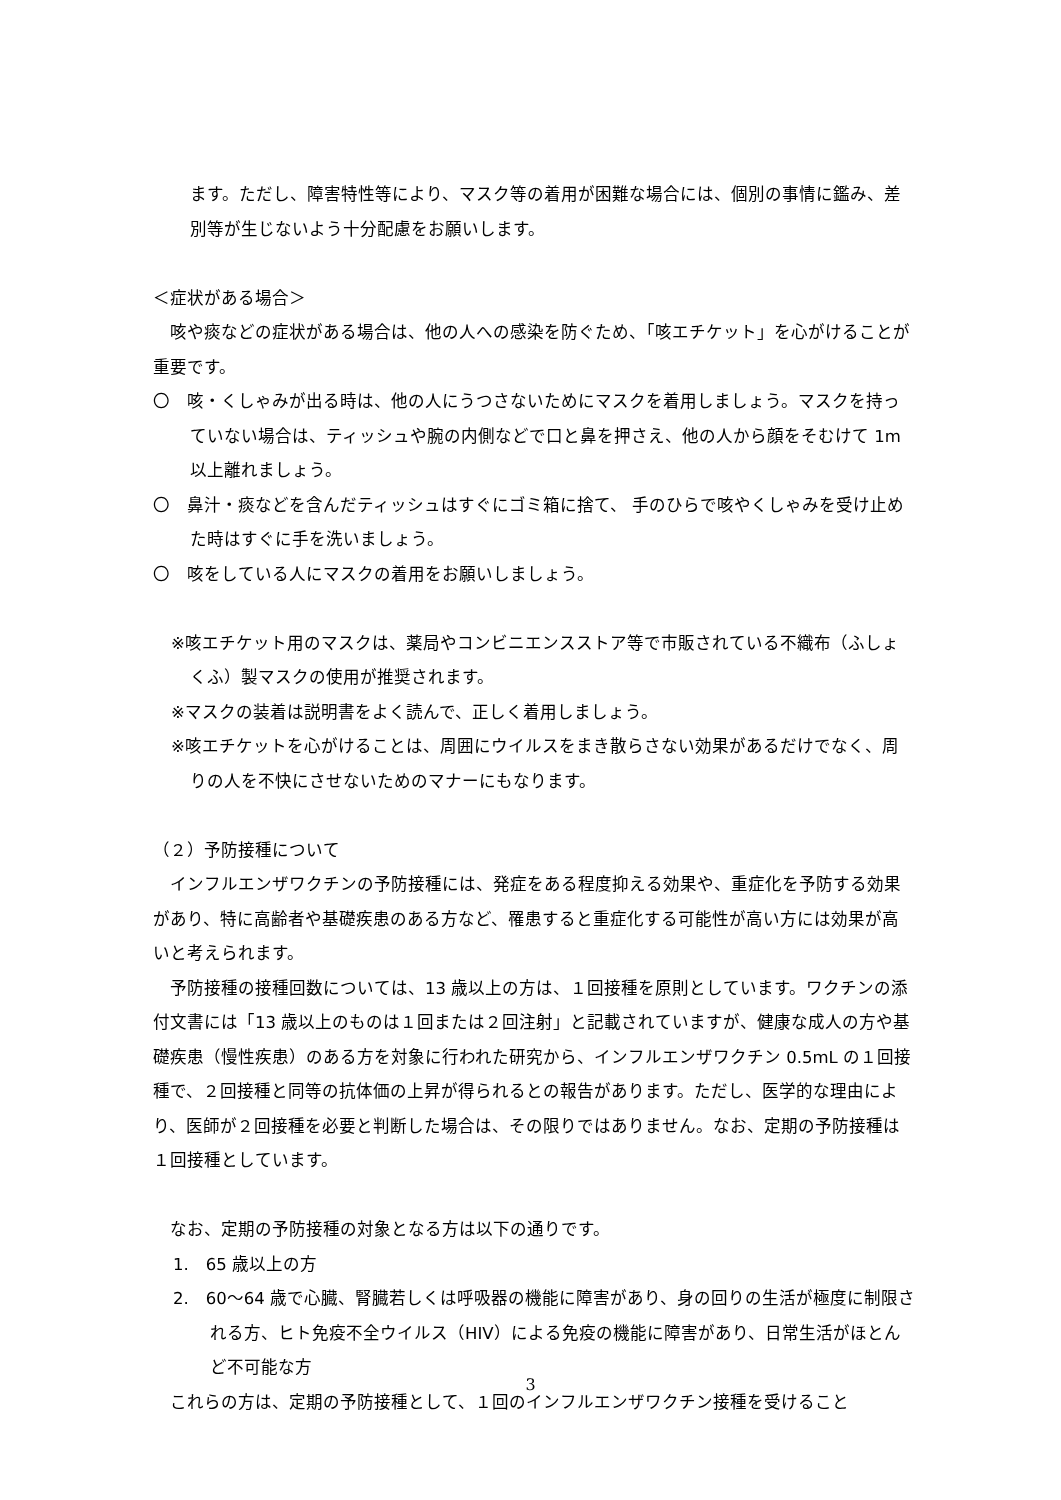ます。ただし、障害特性等により、マスク等の着用が困難な場合には、個別の事情に鑑み、差別等が生じないよう十分配慮をお願いします。
＜症状がある場合＞
　咳や痰などの症状がある場合は、他の人への感染を防ぐため、「咳エチケット」を心がけることが重要です。
〇　咳・くしゃみが出る時は、他の人にうつさないためにマスクを着用しましょう。マスクを持っていない場合は、ティッシュや腕の内側などで口と鼻を押さえ、他の人から顔をそむけて 1m以上離れましょう。
〇　鼻汁・痰などを含んだティッシュはすぐにゴミ箱に捨て、 手のひらで咳やくしゃみを受け止めた時はすぐに手を洗いましょう。
〇　咳をしている人にマスクの着用をお願いしましょう。
※咳エチケット用のマスクは、薬局やコンビニエンスストア等で市販されている不織布（ふしょくふ）製マスクの使用が推奨されます。
※マスクの装着は説明書をよく読んで、正しく着用しましょう。
※咳エチケットを心がけることは、周囲にウイルスをまき散らさない効果があるだけでなく、周りの人を不快にさせないためのマナーにもなります。
（２）予防接種について
　インフルエンザワクチンの予防接種には、発症をある程度抑える効果や、重症化を予防する効果があり、特に高齢者や基礎疾患のある方など、罹患すると重症化する可能性が高い方には効果が高いと考えられます。
　予防接種の接種回数については、13 歳以上の方は、１回接種を原則としています。ワクチンの添付文書には「13 歳以上のものは１回または２回注射」と記載されていますが、健康な成人の方や基礎疾患（慢性疾患）のある方を対象に行われた研究から、インフルエンザワクチン 0.5mL の１回接種で、２回接種と同等の抗体価の上昇が得られるとの報告があります。ただし、医学的な理由により、医師が２回接種を必要と判断した場合は、その限りではありません。なお、定期の予防接種は１回接種としています。
　なお、定期の予防接種の対象となる方は以下の通りです。
1.　65 歳以上の方
2.　60～64 歳で心臓、腎臓若しくは呼吸器の機能に障害があり、身の回りの生活が極度に制限される方、ヒト免疫不全ウイルス（HIV）による免疫の機能に障害があり、日常生活がほとんど不可能な方
　これらの方は、定期の予防接種として、１回のインフルエンザワクチン接種を受けること
3